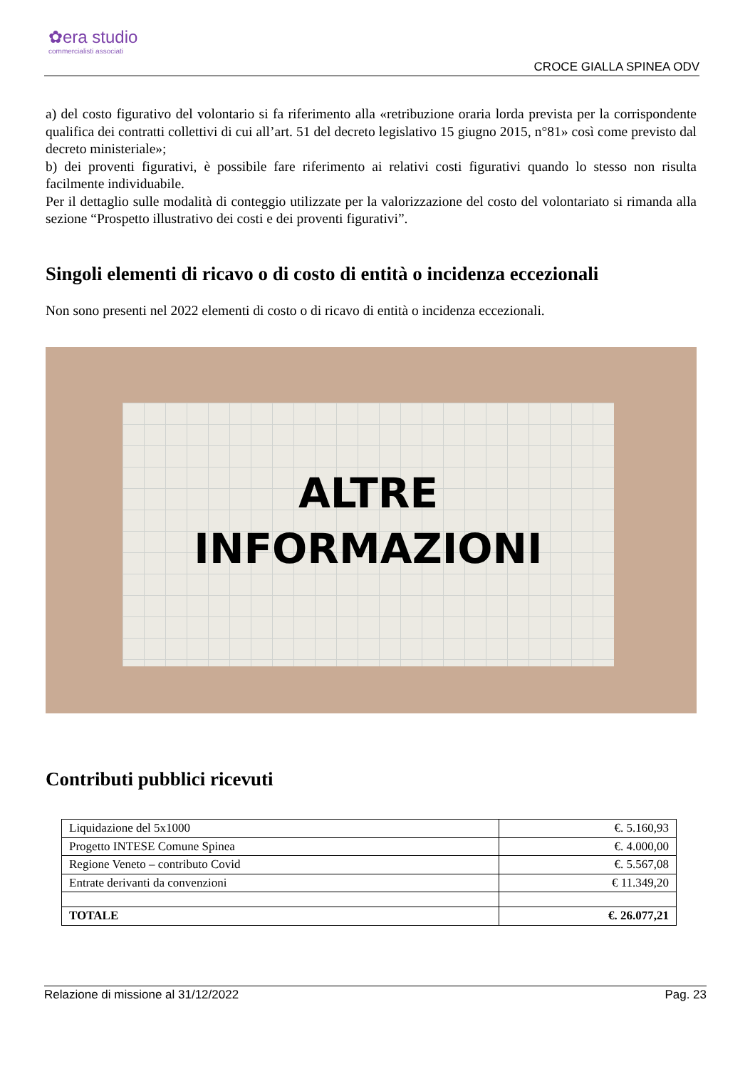✿era studio
commercialisti associati
CROCE GIALLA SPINEA ODV
a) del costo figurativo del volontario si fa riferimento alla «retribuzione oraria lorda prevista per la corrispondente qualifica dei contratti collettivi di cui all’art. 51 del decreto legislativo 15 giugno 2015, n°81» così come previsto dal decreto ministeriale»;
b) dei proventi figurativi, è possibile fare riferimento ai relativi costi figurativi quando lo stesso non risulta facilmente individuabile.
Per il dettaglio sulle modalità di conteggio utilizzate per la valorizzazione del costo del volontariato si rimanda alla sezione “Prospetto illustrativo dei costi e dei proventi figurativi”.
Singoli elementi di ricavo o di costo di entità o incidenza eccezionali
Non sono presenti nel 2022 elementi di costo o di ricavo di entità o incidenza eccezionali.
ALTRE
INFORMAZIONI
Contributi pubblici ricevuti
| Liquidazione del 5x1000 | €. 5.160,93 |
| Progetto INTESE Comune Spinea | €. 4.000,00 |
| Regione Veneto – contributo Covid | €. 5.567,08 |
| Entrate derivanti da convenzioni | € 11.349,20 |
| TOTALE | €. 26.077,21 |
Relazione di missione al 31/12/2022 Pag. 23